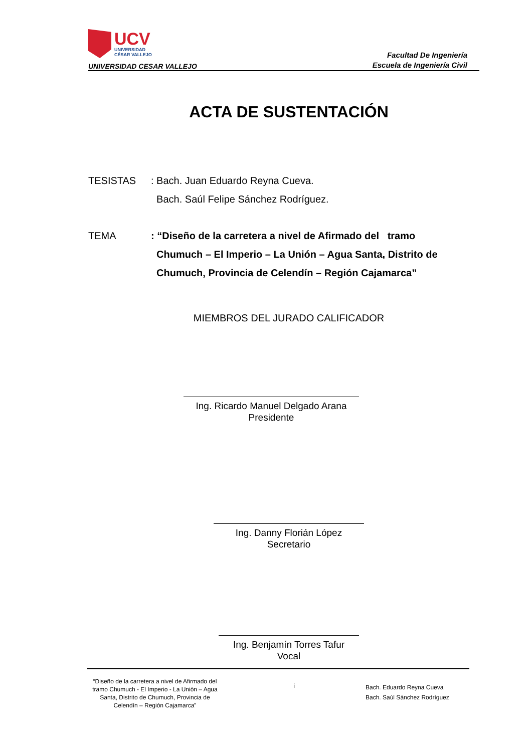UCV
UNIVERSIDAD
CÉSAR VALLEJO
UNIVERSIDAD CESAR VALLEJO
Facultad De Ingeniería
Escuela de Ingeniería Civil
ACTA DE SUSTENTACIÓN
TESISTAS : Bach. Juan Eduardo Reyna Cueva.
Bach. Saúl Felipe Sánchez Rodríguez.
TEMA : “Diseño de la carretera a nivel de Afirmado del tramo
Chumuch – El Imperio – La Unión – Agua Santa, Distrito de
Chumuch, Provincia de Celendín – Región Cajamarca”
MIEMBROS DEL JURADO CALIFICADOR
Ing. Ricardo Manuel Delgado Arana
Presidente
Ing. Danny Florián López
Secretario
Ing. Benjamín Torres Tafur
Vocal
“Diseño de la carretera a nivel de Afirmado del tramo Chumuch - El Imperio - La Unión – Agua Santa, Distrito de Chumuch, Provincia de Celendín – Región Cajamarca”
i
Bach. Eduardo Reyna Cueva
Bach. Saúl Sánchez Rodríguez